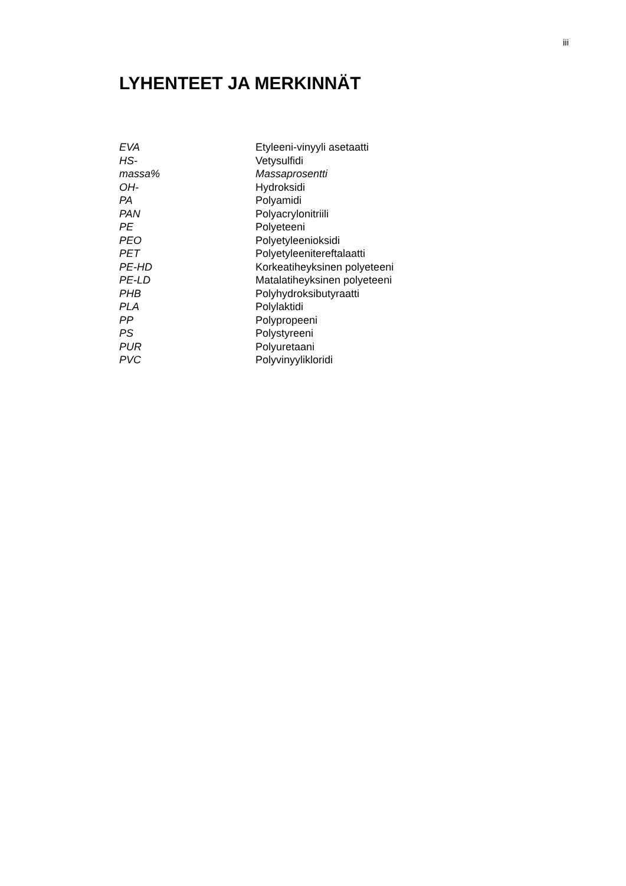iii
LYHENTEET JA MERKINNÄT
| EVA | Etyleeni-vinyyli asetaatti |
| HS- | Vetysulfidi |
| massa% | Massaprosentti |
| OH- | Hydroksidi |
| PA | Polyamidi |
| PAN | Polyacrylonitriili |
| PE | Polyeteeni |
| PEO | Polyetyleenioksidi |
| PET | Polyetyleenitereftalaatti |
| PE-HD | Korkeatiheyksinen polyeteeni |
| PE-LD | Matalatiheyksinen polyeteeni |
| PHB | Polyhydroksibutyraatti |
| PLA | Polylaktidi |
| PP | Polypropeeni |
| PS | Polystyreeni |
| PUR | Polyuretaani |
| PVC | Polyvinyylikloridi |